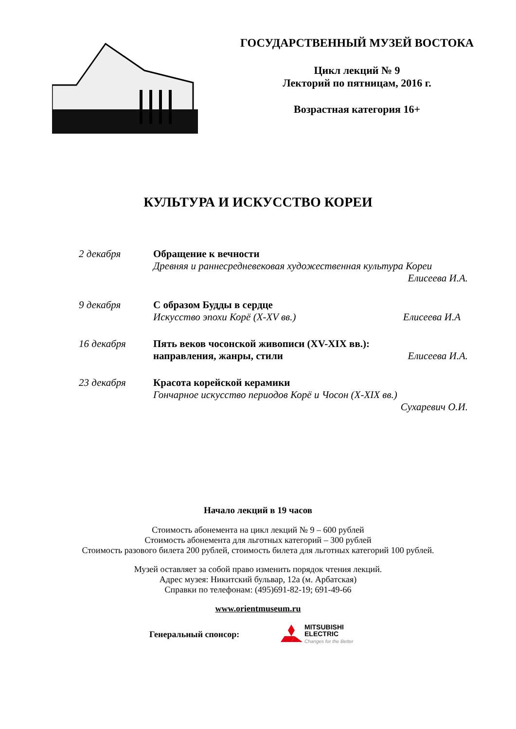ГОСУДАРСТВЕННЫЙ МУЗЕЙ ВОСТОКА
Цикл лекций № 9
Лекторий по пятницам, 2016 г.
Возрастная категория 16+
КУЛЬТУРА И ИСКУССТВО КОРЕИ
2 декабря Обращение к вечности
Древняя и раннесредневековая художественная культура Кореи
Елисеева И.А.
9 декабря С образом Будды в сердце
Искусство эпохи Корё (X-XV вв.) Елисеева И.А
16 декабря Пять веков чосонской живописи (XV-XIX вв.):
направления, жанры, стили Елисеева И.А.
23 декабря Красота корейской керамики
Гончарное искусство периодов Корё и Чосон (X-XIX вв.)
Сухаревич О.И.
Начало лекций в 19 часов
Стоимость абонемента на цикл лекций № 9 – 600 рублей
Стоимость абонемента для льготных категорий – 300 рублей
Стоимость разового билета 200 рублей, стоимость билета для льготных категорий 100 рублей.
Музей оставляет за собой право изменить порядок чтения лекций.
Адрес музея: Никитский бульвар, 12а (м. Арбатская)
Справки по телефонам: (495)691-82-19; 691-49-66
www.orientmuseum.ru
Генеральный спонсор:
MITSUBISHI
ELECTRIC
Changes for the Better